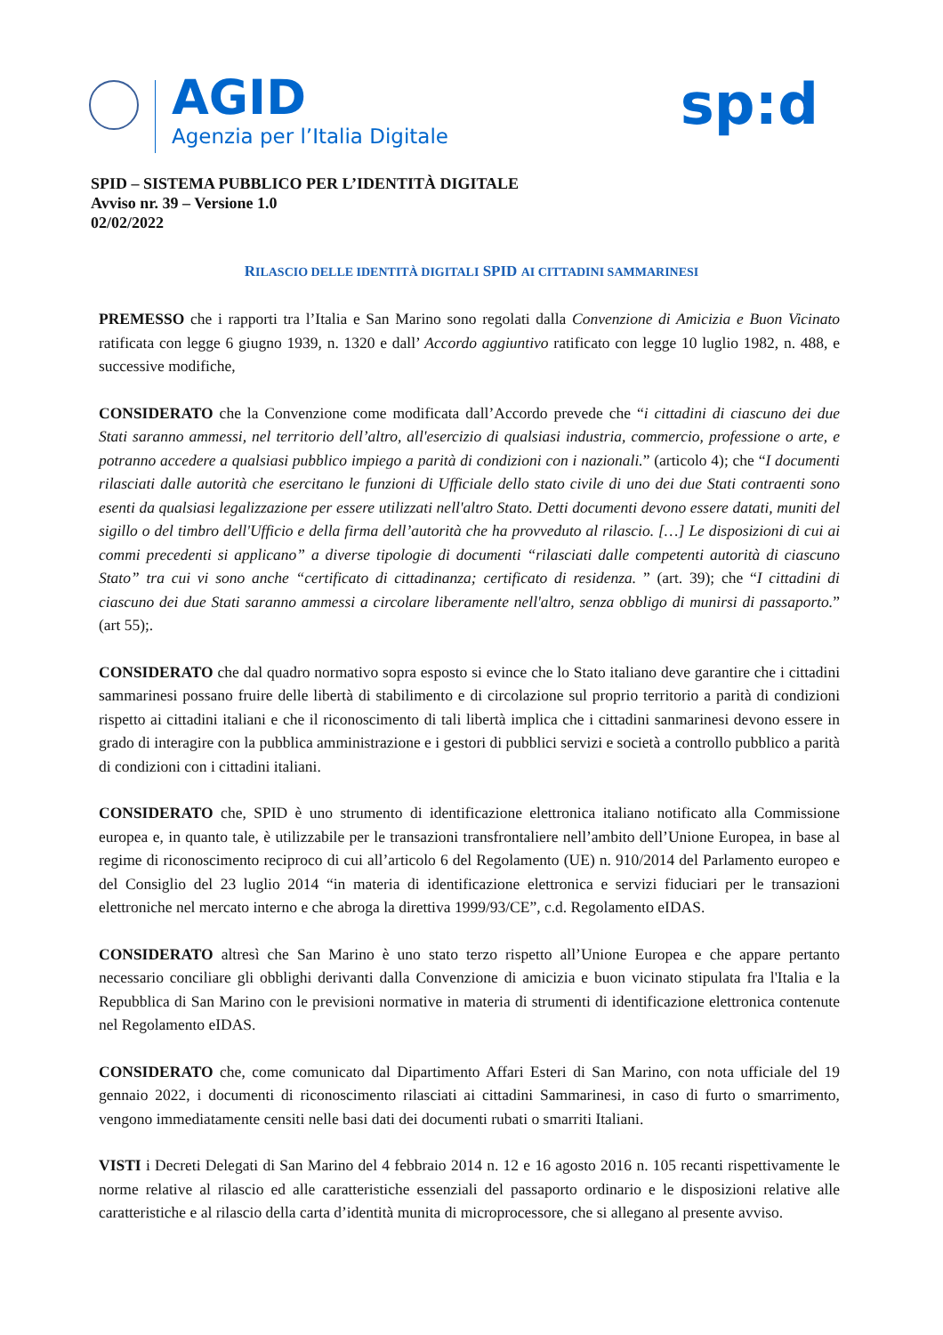AGID
Agenzia per l’Italia Digitale
sp:d
SPID – SISTEMA PUBBLICO PER L’IDENTITÀ DIGITALE
Avviso nr. 39 – Versione 1.0
02/02/2022
RILASCIO DELLE IDENTITÀ DIGITALI SPID AI CITTADINI SAMMARINESI
PREMESSO che i rapporti tra l’Italia e San Marino sono regolati dalla Convenzione di Amicizia e Buon Vicinato ratificata con legge 6 giugno 1939, n. 1320 e dall’ Accordo aggiuntivo ratificato con legge 10 luglio 1982, n. 488, e successive modifiche,
CONSIDERATO che la Convenzione come modificata dall’Accordo prevede che “i cittadini di ciascuno dei due Stati saranno ammessi, nel territorio dell’altro, all'esercizio di qualsiasi industria, commercio, professione o arte, e potranno accedere a qualsiasi pubblico impiego a parità di condizioni con i nazionali.” (articolo 4); che “I documenti rilasciati dalle autorità che esercitano le funzioni di Ufficiale dello stato civile di uno dei due Stati contraenti sono esenti da qualsiasi legalizzazione per essere utilizzati nell'altro Stato. Detti documenti devono essere datati, muniti del sigillo o del timbro dell'Ufficio e della firma dell’autorità che ha provveduto al rilascio. […] Le disposizioni di cui ai commi precedenti si applicano” a diverse tipologie di documenti “rilasciati dalle competenti autorità di ciascuno Stato” tra cui vi sono anche “certificato di cittadinanza; certificato di residenza. ” (art. 39); che “I cittadini di ciascuno dei due Stati saranno ammessi a circolare liberamente nell'altro, senza obbligo di munirsi di passaporto.” (art 55);.
CONSIDERATO che dal quadro normativo sopra esposto si evince che lo Stato italiano deve garantire che i cittadini sammarinesi possano fruire delle libertà di stabilimento e di circolazione sul proprio territorio a parità di condizioni rispetto ai cittadini italiani e che il riconoscimento di tali libertà implica che i cittadini sanmarinesi devono essere in grado di interagire con la pubblica amministrazione e i gestori di pubblici servizi e società a controllo pubblico a parità di condizioni con i cittadini italiani.
CONSIDERATO che, SPID è uno strumento di identificazione elettronica italiano notificato alla Commissione europea e, in quanto tale, è utilizzabile per le transazioni transfrontaliere nell’ambito dell’Unione Europea, in base al regime di riconoscimento reciproco di cui all’articolo 6 del Regolamento (UE) n. 910/2014 del Parlamento europeo e del Consiglio del 23 luglio 2014 “in materia di identificazione elettronica e servizi fiduciari per le transazioni elettroniche nel mercato interno e che abroga la direttiva 1999/93/CE”, c.d. Regolamento eIDAS.
CONSIDERATO altresì che San Marino è uno stato terzo rispetto all’Unione Europea e che appare pertanto necessario conciliare gli obblighi derivanti dalla Convenzione di amicizia e buon vicinato stipulata fra l'Italia e la Repubblica di San Marino con le previsioni normative in materia di strumenti di identificazione elettronica contenute nel Regolamento eIDAS.
CONSIDERATO che, come comunicato dal Dipartimento Affari Esteri di San Marino, con nota ufficiale del 19 gennaio 2022, i documenti di riconoscimento rilasciati ai cittadini Sammarinesi, in caso di furto o smarrimento, vengono immediatamente censiti nelle basi dati dei documenti rubati o smarriti Italiani.
VISTI i Decreti Delegati di San Marino del 4 febbraio 2014 n. 12 e 16 agosto 2016 n. 105 recanti rispettivamente le norme relative al rilascio ed alle caratteristiche essenziali del passaporto ordinario e le disposizioni relative alle caratteristiche e al rilascio della carta d’identità munita di microprocessore, che si allegano al presente avviso.